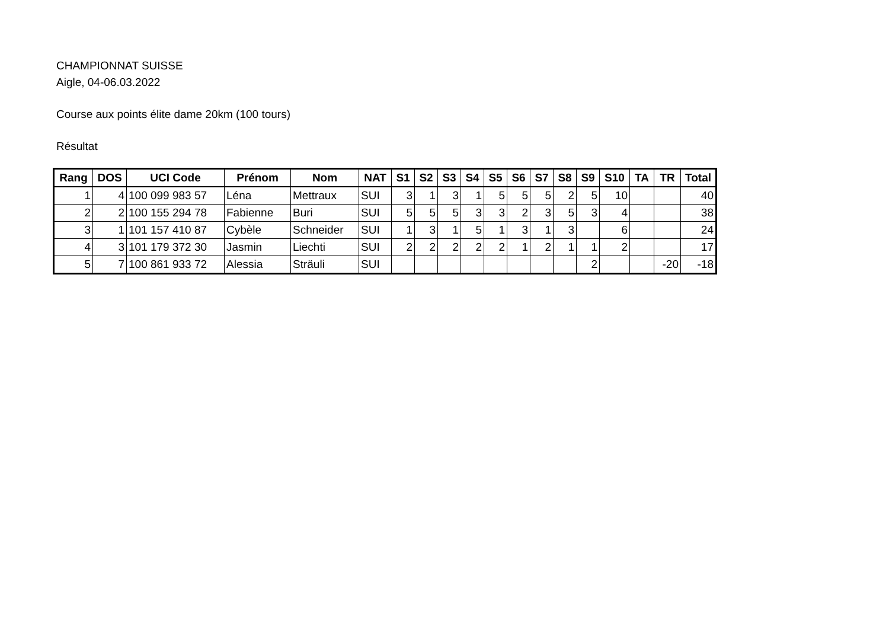CHAMPIONNAT SUISSE
Aigle, 04-06.03.2022
Course aux points élite dame 20km (100 tours)
Résultat
| Rang | DOS | UCI Code | Prénom | Nom | NAT | S1 | S2 | S3 | S4 | S5 | S6 | S7 | S8 | S9 | S10 | TA | TR | Total |
| --- | --- | --- | --- | --- | --- | --- | --- | --- | --- | --- | --- | --- | --- | --- | --- | --- | --- | --- |
| 1 | 4 | 100 099 983 57 | Léna | Mettraux | SUI | 3 | 1 | 3 | 1 | 5 | 5 | 5 | 2 | 5 | 10 | | | 40 |
| 2 | 2 | 100 155 294 78 | Fabienne | Buri | SUI | 5 | 5 | 5 | 3 | 3 | 2 | 3 | 5 | 3 | 4 | | | 38 |
| 3 | 1 | 101 157 410 87 | Cybèle | Schneider | SUI | 1 | 3 | 1 | 5 | 1 | 3 | 1 | 3 | | 6 | | | 24 |
| 4 | 3 | 101 179 372 30 | Jasmin | Liechti | SUI | 2 | 2 | 2 | 2 | 2 | 1 | 2 | 1 | 1 | 2 | | | 17 |
| 5 | 7 | 100 861 933 72 | Alessia | Sträuli | SUI | | | | | | | | | 2 | | | -20 | -18 |